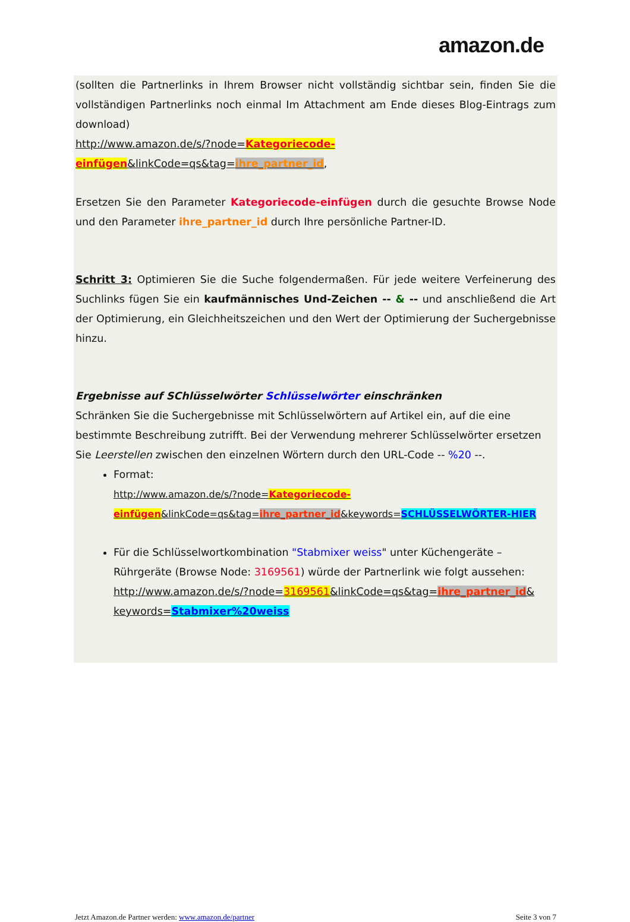amazon.de
(sollten die Partnerlinks in Ihrem Browser nicht vollständig sichtbar sein, finden Sie die vollständigen Partnerlinks noch einmal Im Attachment am Ende dieses Blog-Eintrags zum download)
http://www.amazon.de/s/?node=Kategoriecode-einfügen&linkCode=qs&tag=ihre_partner_id,
Ersetzen Sie den Parameter Kategoriecode-einfügen durch die gesuchte Browse Node und den Parameter ihre_partner_id durch Ihre persönliche Partner-ID.
Schritt 3: Optimieren Sie die Suche folgendermaßen. Für jede weitere Verfeinerung des Suchlinks fügen Sie ein kaufmännisches Und-Zeichen -- & -- und anschließend die Art der Optimierung, ein Gleichheitszeichen und den Wert der Optimierung der Suchergebnisse hinzu.
Ergebnisse auf SChlüsselwörter Schlüsselwörter einschränken
Schränken Sie die Suchergebnisse mit Schlüsselwörtern auf Artikel ein, auf die eine bestimmte Beschreibung zutrifft. Bei der Verwendung mehrerer Schlüsselwörter ersetzen Sie Leerstellen zwischen den einzelnen Wörtern durch den URL-Code -- %20 --.
Format:
http://www.amazon.de/s/?node=Kategoriecode-einfügen&linkCode=qs&tag=ihre_partner_id&keywords=SCHLÜSSELWÖRTER-HIER
Für die Schlüsselwortkombination "Stabmixer weiss" unter Küchengeräte – Rührgeräte (Browse Node: 3169561) würde der Partnerlink wie folgt aussehen: http://www.amazon.de/s/?node=3169561&linkCode=qs&tag=ihre_partner_id& keywords=Stabmixer%20weiss
Jetzt Amazon.de Partner werden: www.amazon.de/partner Seite 3 von 7